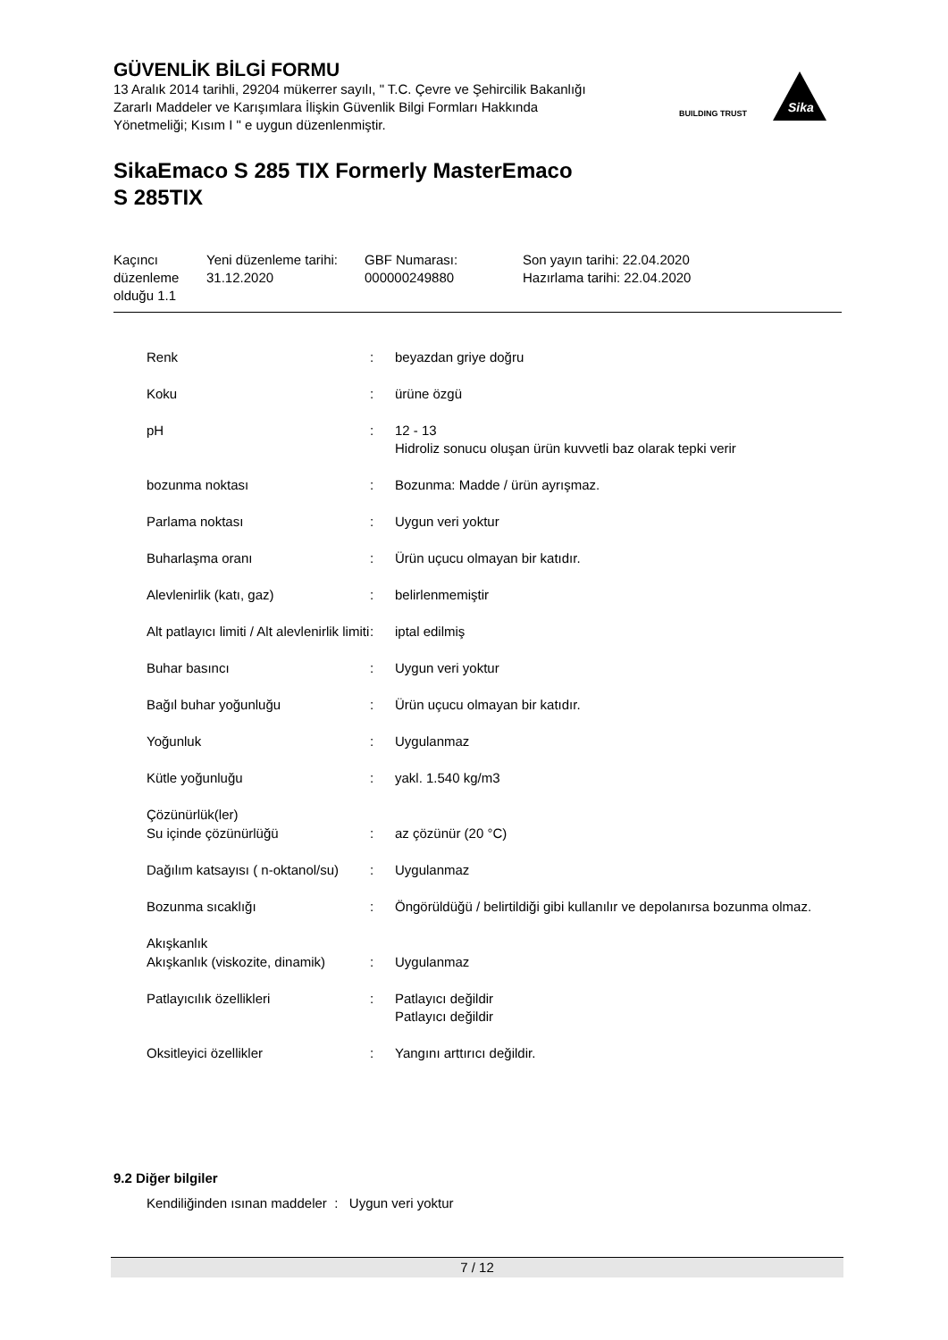GÜVENLİK BİLGİ FORMU
13 Aralık 2014 tarihli, 29204 mükerrer sayılı, " T.C. Çevre ve Şehircilik Bakanlığı Zararlı Maddeler ve Karışımlara İlişkin Güvenlik Bilgi Formları Hakkında Yönetmeliği; Kısım I " e uygun düzenlenmiştir.
BUILDING TRUST
Sika
SikaEmaco S 285 TIX Formerly MasterEmaco
S 285TIX
| Kaçıncı düzenleme olduğu 1.1 | Yeni düzenleme tarihi: 31.12.2020 | GBF Numarası: 000000249880 | Son yayın tarihi: 22.04.2020 Hazırlama tarihi: 22.04.2020 |
| Renk | : | beyazdan griye doğru |
| Koku | : | ürüne özgü |
| pH | : | 12 - 13 Hidroliz sonucu oluşan ürün kuvvetli baz olarak tepki verir |
| bozunma noktası | : | Bozunma: Madde / ürün ayrışmaz. |
| Parlama noktası | : | Uygun veri yoktur |
| Buharlaşma oranı | : | Ürün uçucu olmayan bir katıdır. |
| Alevlenirlik (katı, gaz) | : | belirlenmemiştir |
| Alt patlayıcı limiti / Alt alevlenirlik limiti | : | iptal edilmiş |
| Buhar basıncı | : | Uygun veri yoktur |
| Bağıl buhar yoğunluğu | : | Ürün uçucu olmayan bir katıdır. |
| Yoğunluk | : | Uygulanmaz |
| Kütle yoğunluğu | : | yakl. 1.540 kg/m3 |
| Çözünürlük(ler) | | |
| Su içinde çözünürlüğü | : | az çözünür (20 °C) |
| Dağılım katsayısı ( n-oktanol/su) | : | Uygulanmaz |
| Bozunma sıcaklığı | : | Öngörüldüğü / belirtildiği gibi kullanılır ve depolanırsa bozunma olmaz. |
| Akışkanlık | | |
| Akışkanlık (viskozite, dinamik) | : | Uygulanmaz |
| Patlayıcılık özellikleri | : | Patlayıcı değildir Patlayıcı değildir |
| Oksitleyici özellikler | : | Yangını arttırıcı değildir. |
9.2 Diğer bilgiler
Kendiliğinden ısınan maddeler : Uygun veri yoktur
7 / 12